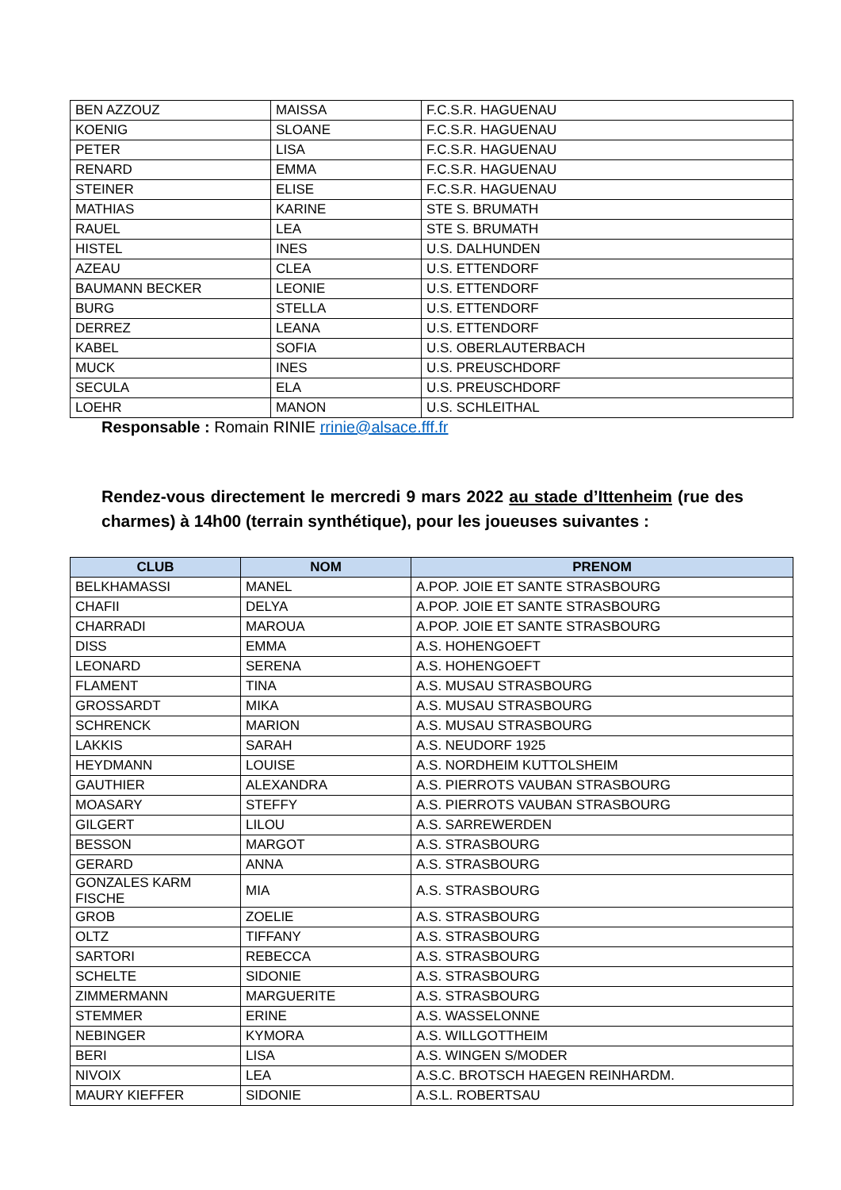| BEN AZZOUZ | MAISSA | F.C.S.R. HAGUENAU |
| KOENIG | SLOANE | F.C.S.R. HAGUENAU |
| PETER | LISA | F.C.S.R. HAGUENAU |
| RENARD | EMMA | F.C.S.R. HAGUENAU |
| STEINER | ELISE | F.C.S.R. HAGUENAU |
| MATHIAS | KARINE | STE S. BRUMATH |
| RAUEL | LEA | STE S. BRUMATH |
| HISTEL | INES | U.S. DALHUNDEN |
| AZEAU | CLEA | U.S. ETTENDORF |
| BAUMANN BECKER | LEONIE | U.S. ETTENDORF |
| BURG | STELLA | U.S. ETTENDORF |
| DERREZ | LEANA | U.S. ETTENDORF |
| KABEL | SOFIA | U.S. OBERLAUTERBACH |
| MUCK | INES | U.S. PREUSCHDORF |
| SECULA | ELA | U.S. PREUSCHDORF |
| LOEHR | MANON | U.S. SCHLEITHAL |
Responsable : Romain RINIE rrinie@alsace.fff.fr
Rendez-vous directement le mercredi 9 mars 2022 au stade d’Ittenheim (rue des charmes) à 14h00 (terrain synthétique), pour les joueuses suivantes :
| CLUB | NOM | PRENOM |
| --- | --- | --- |
| BELKHAMASSI | MANEL | A.POP. JOIE ET SANTE STRASBOURG |
| CHAFII | DELYA | A.POP. JOIE ET SANTE STRASBOURG |
| CHARRADI | MAROUA | A.POP. JOIE ET SANTE STRASBOURG |
| DISS | EMMA | A.S. HOHENGOEFT |
| LEONARD | SERENA | A.S. HOHENGOEFT |
| FLAMENT | TINA | A.S. MUSAU STRASBOURG |
| GROSSARDT | MIKA | A.S. MUSAU STRASBOURG |
| SCHRENCK | MARION | A.S. MUSAU STRASBOURG |
| LAKKIS | SARAH | A.S. NEUDORF 1925 |
| HEYDMANN | LOUISE | A.S. NORDHEIM KUTTOLSHEIM |
| GAUTHIER | ALEXANDRA | A.S. PIERROTS VAUBAN STRASBOURG |
| MOASARY | STEFFY | A.S. PIERROTS VAUBAN STRASBOURG |
| GILGERT | LILOU | A.S. SARREWERDEN |
| BESSON | MARGOT | A.S. STRASBOURG |
| GERARD | ANNA | A.S. STRASBOURG |
| GONZALES KARM FISCHE | MIA | A.S. STRASBOURG |
| GROB | ZOELIE | A.S. STRASBOURG |
| OLTZ | TIFFANY | A.S. STRASBOURG |
| SARTORI | REBECCA | A.S. STRASBOURG |
| SCHELTE | SIDONIE | A.S. STRASBOURG |
| ZIMMERMANN | MARGUERITE | A.S. STRASBOURG |
| STEMMER | ERINE | A.S. WASSELONNE |
| NEBINGER | KYMORA | A.S. WILLGOTTHEIM |
| BERI | LISA | A.S. WINGEN S/MODER |
| NIVOIX | LEA | A.S.C. BROTSCH HAEGEN REINHARDM. |
| MAURY KIEFFER | SIDONIE | A.S.L. ROBERTSAU |